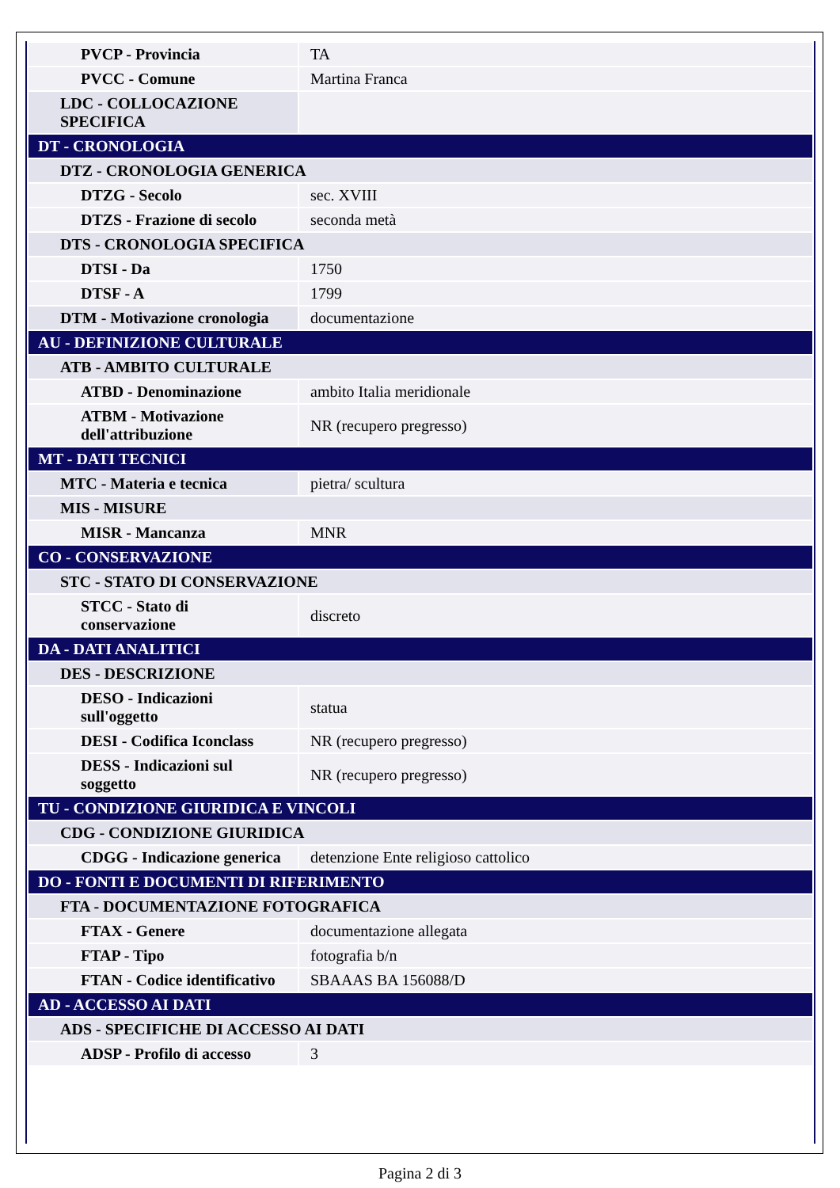| PVCP - Provincia | TA |
| PVCC - Comune | Martina Franca |
| LDC - COLLOCAZIONE SPECIFICA | |
| DT - CRONOLOGIA | |
| DTZ - CRONOLOGIA GENERICA | |
| DTZG - Secolo | sec. XVIII |
| DTZS - Frazione di secolo | seconda metà |
| DTS - CRONOLOGIA SPECIFICA | |
| DTSI - Da | 1750 |
| DTSF - A | 1799 |
| DTM - Motivazione cronologia | documentazione |
| AU - DEFINIZIONE CULTURALE | |
| ATB - AMBITO CULTURALE | |
| ATBD - Denominazione | ambito Italia meridionale |
| ATBM - Motivazione dell'attribuzione | NR (recupero pregresso) |
| MT - DATI TECNICI | |
| MTC - Materia e tecnica | pietra/ scultura |
| MIS - MISURE | |
| MISR - Mancanza | MNR |
| CO - CONSERVAZIONE | |
| STC - STATO DI CONSERVAZIONE | |
| STCC - Stato di conservazione | discreto |
| DA - DATI ANALITICI | |
| DES - DESCRIZIONE | |
| DESO - Indicazioni sull'oggetto | statua |
| DESI - Codifica Iconclass | NR (recupero pregresso) |
| DESS - Indicazioni sul soggetto | NR (recupero pregresso) |
| TU - CONDIZIONE GIURIDICA E VINCOLI | |
| CDG - CONDIZIONE GIURIDICA | |
| CDGG - Indicazione generica | detenzione Ente religioso cattolico |
| DO - FONTI E DOCUMENTI DI RIFERIMENTO | |
| FTA - DOCUMENTAZIONE FOTOGRAFICA | |
| FTAX - Genere | documentazione allegata |
| FTAP - Tipo | fotografia b/n |
| FTAN - Codice identificativo | SBAAAS BA 156088/D |
| AD - ACCESSO AI DATI | |
| ADS - SPECIFICHE DI ACCESSO AI DATI | |
| ADSP - Profilo di accesso | 3 |
Pagina 2 di 3